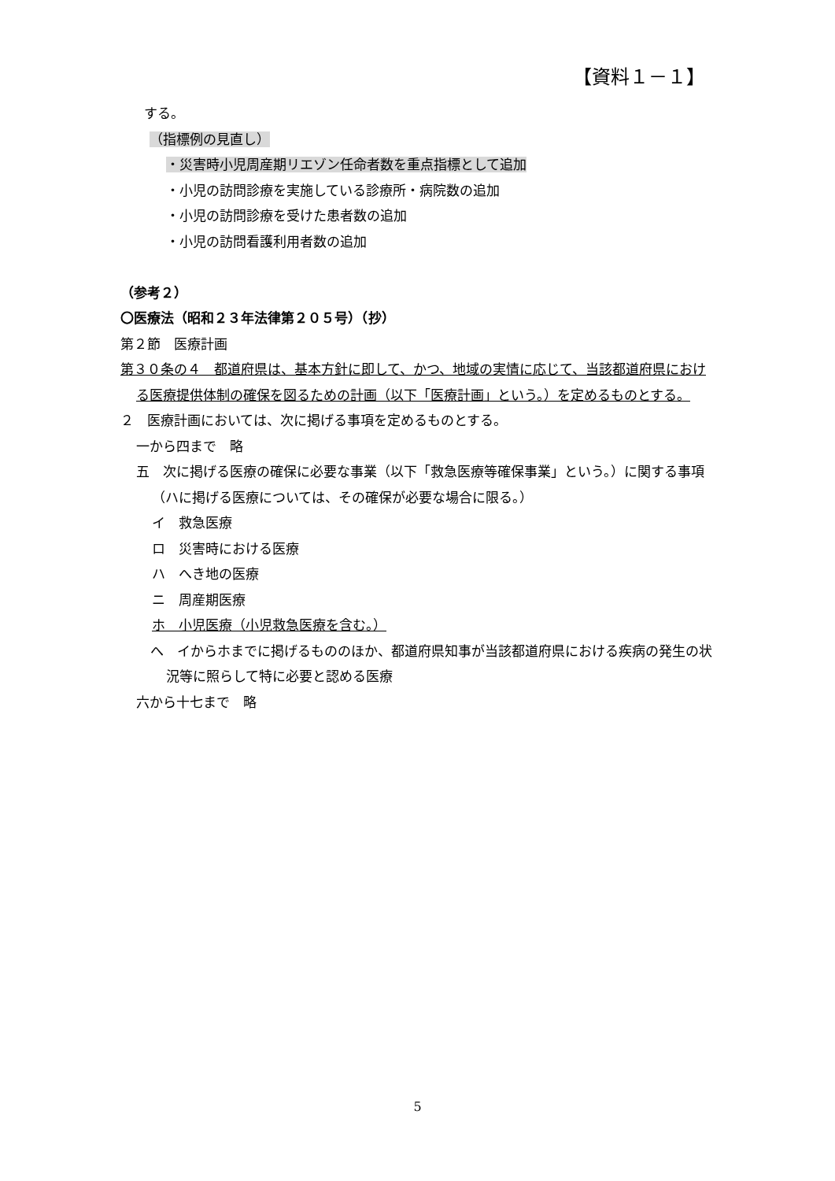【資料１－１】
する。
（指標例の見直し）
・災害時小児周産期リエゾン任命者数を重点指標として追加
・小児の訪問診療を実施している診療所・病院数の追加
・小児の訪問診療を受けた患者数の追加
・小児の訪問看護利用者数の追加
（参考２）
〇医療法（昭和２３年法律第２０５号）（抄）
第２節　医療計画
第３０条の４　都道府県は、基本方針に即して、かつ、地域の実情に応じて、当該都道府県における医療提供体制の確保を図るための計画（以下「医療計画」という。）を定めるものとする。
２　医療計画においては、次に掲げる事項を定めるものとする。
一から四まで　略
五　次に掲げる医療の確保に必要な事業（以下「救急医療等確保事業」という。）に関する事項（ハに掲げる医療については、その確保が必要な場合に限る。）
イ　救急医療
ロ　災害時における医療
ハ　へき地の医療
ニ　周産期医療
ホ　小児医療（小児救急医療を含む。）
へ　イからホまでに掲げるもののほか、都道府県知事が当該都道府県における疾病の発生の状況等に照らして特に必要と認める医療
六から十七まで　略
5